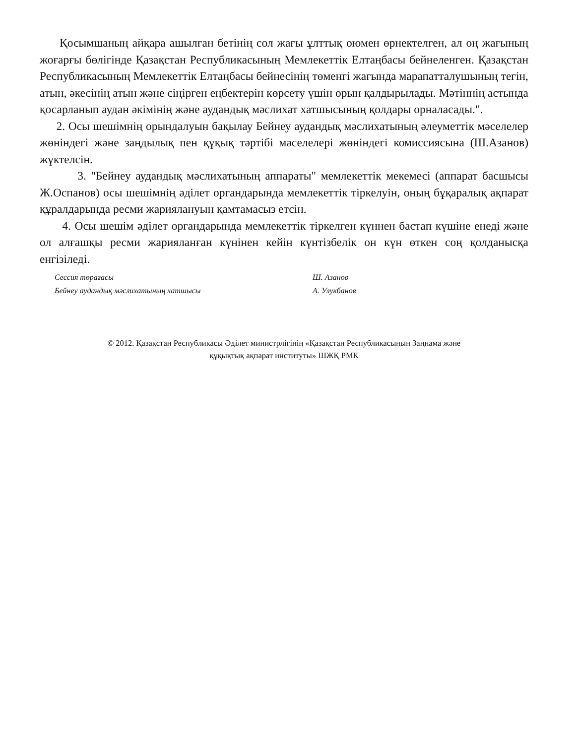Қосымшаның айқара ашылған бетінің сол жағы ұлттық оюмен өрнектелген, ал оң жағының жоғарғы бөлігінде Қазақстан Республикасының Мемлекеттік Елтаңбасы бейнеленген. Қазақстан Республикасының Мемлекеттік Елтаңбасы бейнесінің төменгі жағында марапатталушының тегін, атын, әкесінің атын және сіңірген еңбектерін көрсету үшін орын қалдырылады. Мәтіннің астында қосарланып аудан әкімінің және аудандық мәслихат хатшысының қолдары орналасады.".
2. Осы шешімнің орындалуын бақылау Бейнеу аудандық мәслихатының әлеуметтік мәселелер жөніндегі және заңдылық пен құқық тәртібі мәселелері жөніндегі комиссиясына (Ш.Азанов) жүктелсін.
3. "Бейнеу аудандық мәслихатының аппараты" мемлекеттік мекемесі (аппарат басшысы Ж.Оспанов) осы шешімнің әділет органдарында мемлекеттік тіркелуін, оның бұқаралық ақпарат құралдарында ресми жариялануын қамтамасыз етсін.
4. Осы шешім әділет органдарында мемлекеттік тіркелген күннен бастап күшіне енеді және ол алғашқы ресми жарияланған күнінен кейін күнтізбелік он күн өткен соң қолданысқа енгізіледі.
Сессия төрағасы
Бейнеу аудандық мәслихатының хатшысы
Ш. Азанов
А. Улукбанов
© 2012. Қазақстан Республикасы Әділет министрлігінің «Қазақстан Республикасының Заңнама және
құқықтық ақпарат институты» ШЖҚ РМК